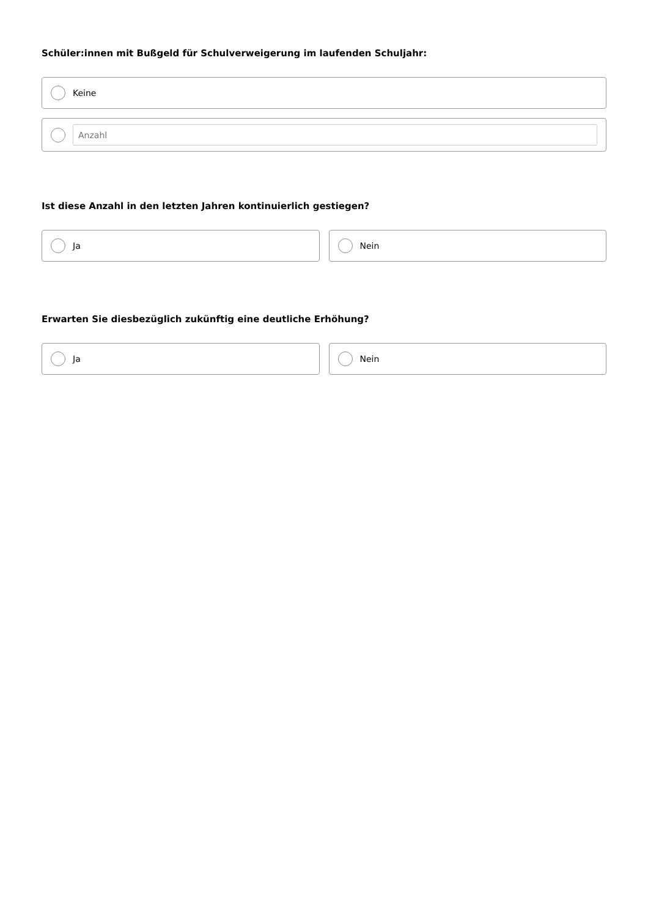Schüler:innen mit Bußgeld für Schulverweigerung im laufenden Schuljahr:
Keine
Anzahl
Ist diese Anzahl in den letzten Jahren kontinuierlich gestiegen?
Ja Nein
Erwarten Sie diesbezüglich zukünftig eine deutliche Erhöhung?
Ja Nein